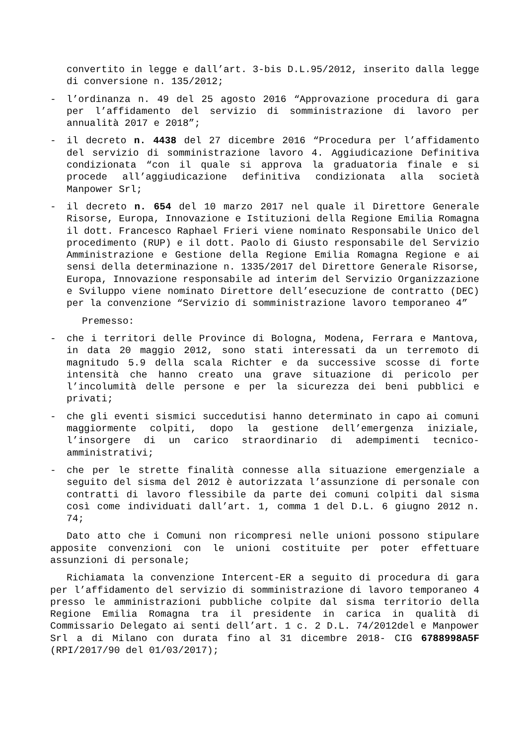convertito in legge e dall’art. 3-bis D.L.95/2012, inserito dalla legge di conversione n. 135/2012;
- l’ordinanza n. 49 del 25 agosto 2016 “Approvazione procedura di gara per l’affidamento del servizio di somministrazione di lavoro per annualità 2017 e 2018”;
- il decreto n. 4438 del 27 dicembre 2016 “Procedura per l’affidamento del servizio di somministrazione lavoro 4. Aggiudicazione Definitiva condizionata “con il quale si approva la graduatoria finale e si procede all’aggiudicazione definitiva condizionata alla società Manpower Srl;
- il decreto n. 654 del 10 marzo 2017 nel quale il Direttore Generale Risorse, Europa, Innovazione e Istituzioni della Regione Emilia Romagna il dott. Francesco Raphael Frieri viene nominato Responsabile Unico del procedimento (RUP) e il dott. Paolo di Giusto responsabile del Servizio Amministrazione e Gestione della Regione Emilia Romagna Regione e ai sensi della determinazione n. 1335/2017 del Direttore Generale Risorse, Europa, Innovazione responsabile ad interim del Servizio Organizzazione e Sviluppo viene nominato Direttore dell’esecuzione de contratto (DEC) per la convenzione “Servizio di somministrazione lavoro temporaneo 4”
Premesso:
- che i territori delle Province di Bologna, Modena, Ferrara e Mantova, in data 20 maggio 2012, sono stati interessati da un terremoto di magnitudo 5.9 della scala Richter e da successive scosse di forte intensità che hanno creato una grave situazione di pericolo per l’incolumità delle persone e per la sicurezza dei beni pubblici e privati;
- che gli eventi sismici succedutisi hanno determinato in capo ai comuni maggiormente colpiti, dopo la gestione dell’emergenza iniziale, l’insorgere di un carico straordinario di adempimenti tecnico-amministrativi;
- che per le strette finalità connesse alla situazione emergenziale a seguito del sisma del 2012 è autorizzata l’assunzione di personale con contratti di lavoro flessibile da parte dei comuni colpiti dal sisma così come individuati dall’art. 1, comma 1 del D.L. 6 giugno 2012 n. 74;
Dato atto che i Comuni non ricompresi nelle unioni possono stipulare apposite convenzioni con le unioni costituite per poter effettuare assunzioni di personale;
Richiamata la convenzione Intercent-ER a seguito di procedura di gara per l’affidamento del servizio di somministrazione di lavoro temporaneo 4 presso le amministrazioni pubbliche colpite dal sisma territorio della Regione Emilia Romagna tra il presidente in carica in qualità di Commissario Delegato ai senti dell’art. 1 c. 2 D.L. 74/2012del e Manpower Srl a di Milano con durata fino al 31 dicembre 2018- CIG 6788998A5F (RPI/2017/90 del 01/03/2017);